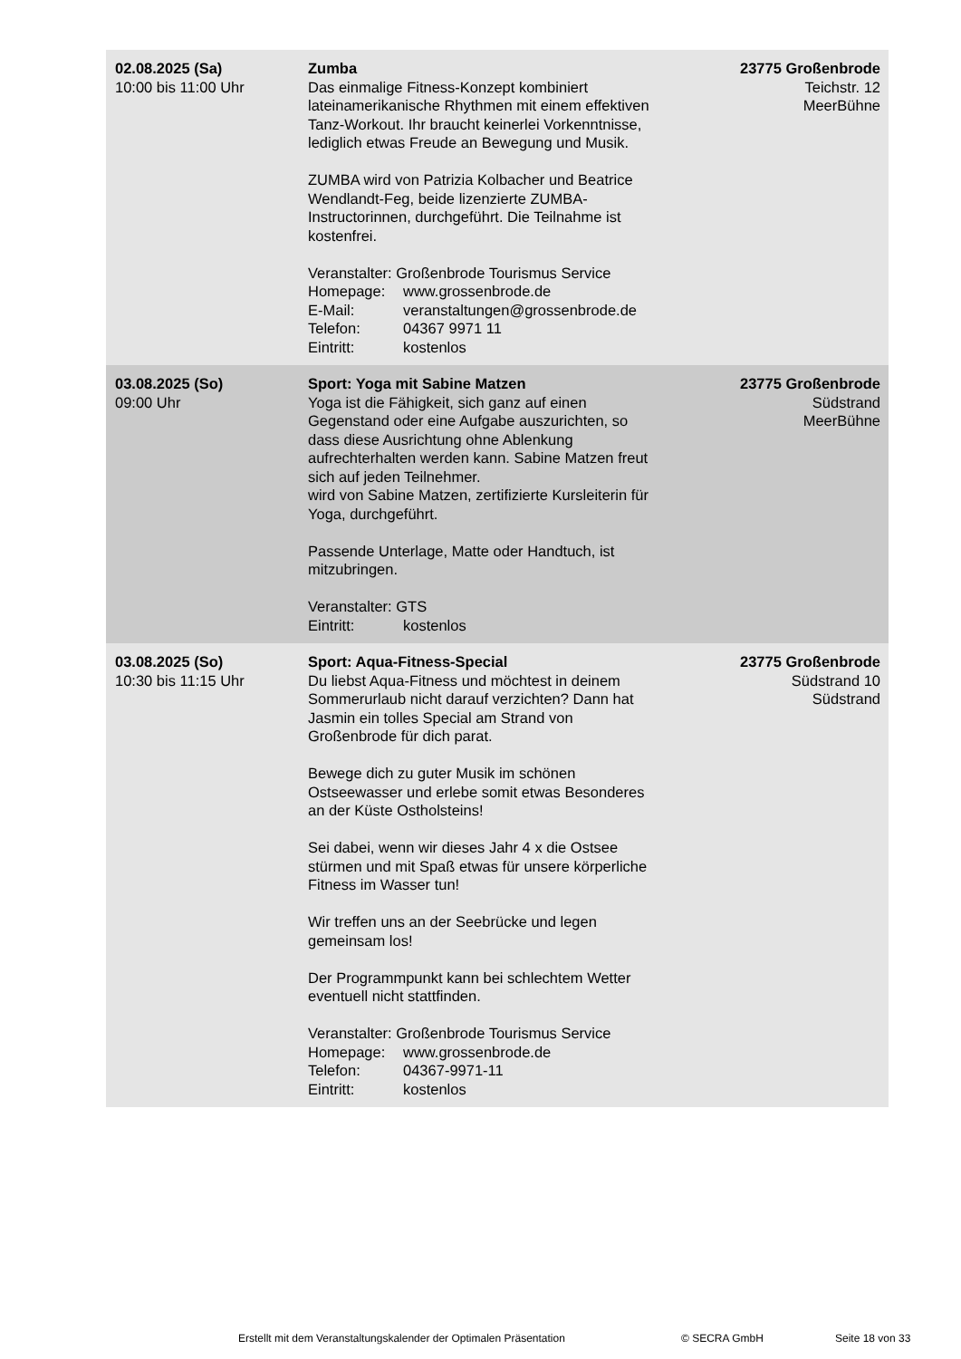| 02.08.2025 (Sa) 10:00 bis 11:00 Uhr | Zumba Das einmalige Fitness-Konzept kombiniert lateinamerikanische Rhythmen mit einem effektiven Tanz-Workout. Ihr braucht keinerlei Vorkenntnisse, lediglich etwas Freude an Bewegung und Musik. ZUMBA wird von Patrizia Kolbacher und Beatrice Wendlandt-Feg, beide lizenzierte ZUMBA-Instructorinnen, durchgeführt. Die Teilnahme ist kostenfrei. Veranstalter: Großenbrode Tourismus Service Homepage: www.grossenbrode.de E-Mail: veranstaltungen@grossenbrode.de Telefon: 04367 9971 11 Eintritt: kostenlos | 23775 Großenbrode Teichstr. 12 MeerBühne |
| 03.08.2025 (So) 09:00 Uhr | Sport: Yoga mit Sabine Matzen Yoga ist die Fähigkeit, sich ganz auf einen Gegenstand oder eine Aufgabe auszurichten, so dass diese Ausrichtung ohne Ablenkung aufrechterhalten werden kann. Sabine Matzen freut sich auf jeden Teilnehmer. wird von Sabine Matzen, zertifizierte Kursleiterin für Yoga, durchgeführt. Passende Unterlage, Matte oder Handtuch, ist mitzubringen. Veranstalter: GTS Eintritt: kostenlos | 23775 Großenbrode Südstrand MeerBühne |
| 03.08.2025 (So) 10:30 bis 11:15 Uhr | Sport: Aqua-Fitness-Special Du liebst Aqua-Fitness und möchtest in deinem Sommerurlaub nicht darauf verzichten? Dann hat Jasmin ein tolles Special am Strand von Großenbrode für dich parat. Bewege dich zu guter Musik im schönen Ostseewasser und erlebe somit etwas Besonderes an der Küste Ostholsteins! Sei dabei, wenn wir dieses Jahr 4 x die Ostsee stürmen und mit Spaß etwas für unsere körperliche Fitness im Wasser tun! Wir treffen uns an der Seebrücke und legen gemeinsam los! Der Programmpunkt kann bei schlechtem Wetter eventuell nicht stattfinden. Veranstalter: Großenbrode Tourismus Service Homepage: www.grossenbrode.de Telefon: 04367-9971-11 Eintritt: kostenlos | 23775 Großenbrode Südstrand 10 Südstrand |
Erstellt mit dem Veranstaltungskalender der Optimalen Präsentation © SECRA GmbH Seite 18 von 33